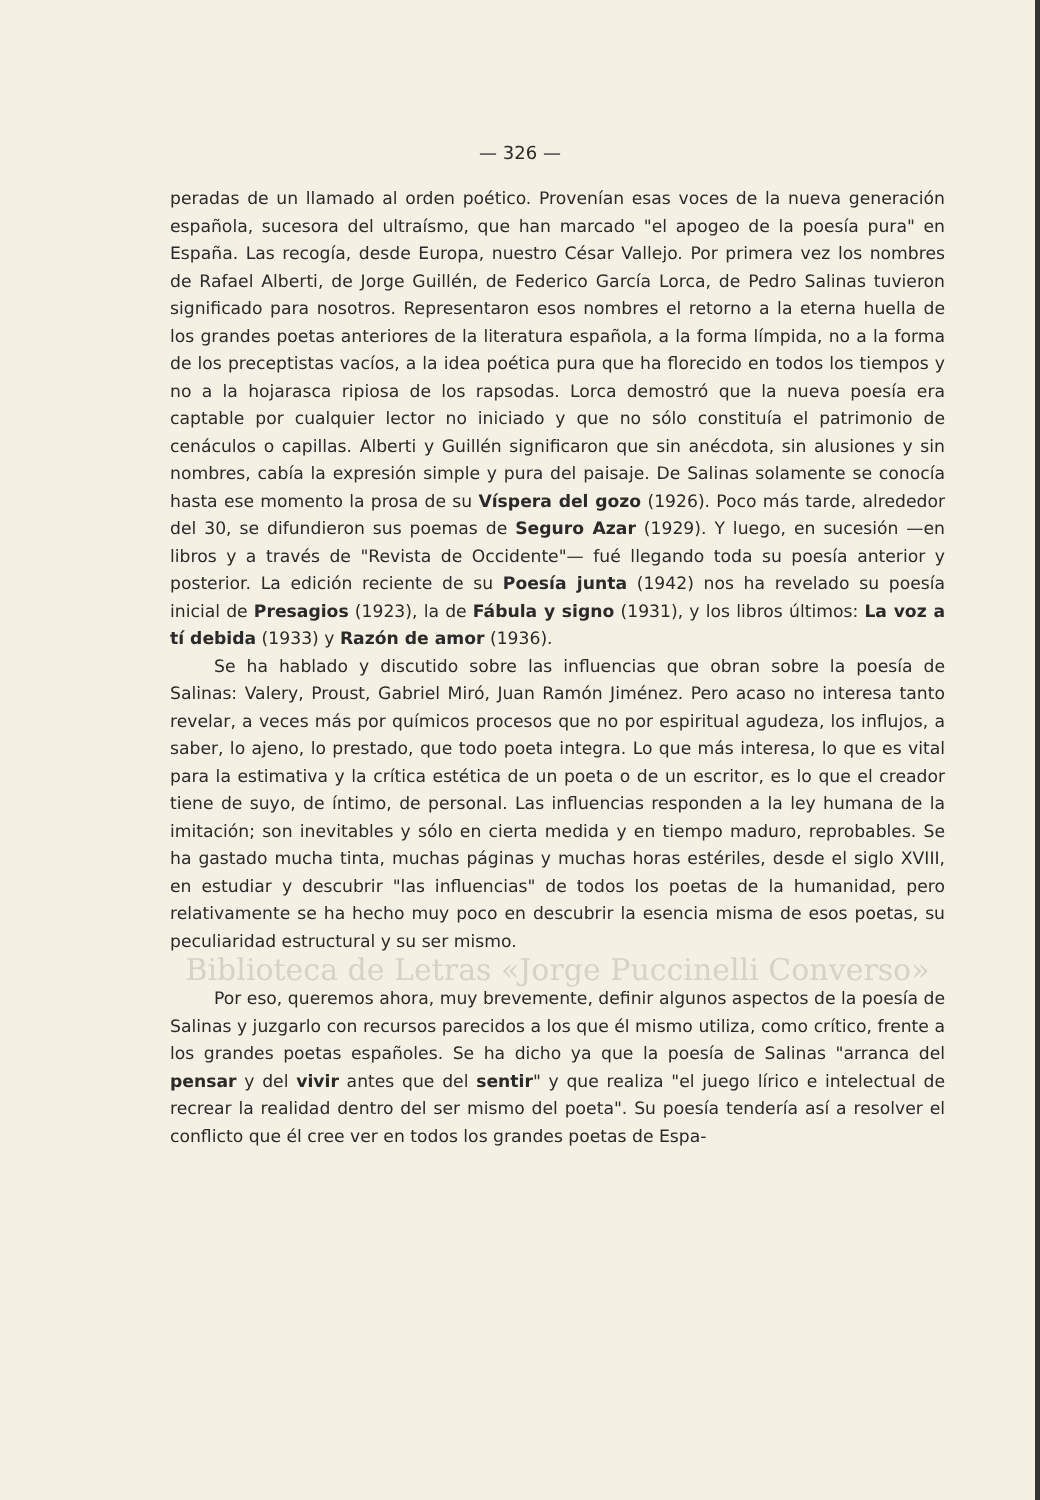— 326 —
peradas de un llamado al orden poético. Provenían esas voces de la nueva generación española, sucesora del ultraísmo, que han marcado "el apogeo de la poesía pura" en España. Las recogía, desde Europa, nuestro César Vallejo. Por primera vez los nombres de Rafael Alberti, de Jorge Guillén, de Federico García Lorca, de Pedro Salinas tuvieron significado para nosotros. Representaron esos nombres el retorno a la eterna huella de los grandes poetas anteriores de la literatura española, a la forma límpida, no a la forma de los preceptistas vacíos, a la idea poética pura que ha florecido en todos los tiempos y no a la hojarasca ripiosa de los rapsodas. Lorca demostró que la nueva poesía era captable por cualquier lector no iniciado y que no sólo constituía el patrimonio de cenáculos o capillas. Alberti y Guillén significaron que sin anécdota, sin alusiones y sin nombres, cabía la expresión simple y pura del paisaje. De Salinas solamente se conocía hasta ese momento la prosa de su Víspera del gozo (1926). Poco más tarde, alrededor del 30, se difundieron sus poemas de Seguro Azar (1929). Y luego, en sucesión —en libros y a través de "Revista de Occidente"— fué llegando toda su poesía anterior y posterior. La edición reciente de su Poesía junta (1942) nos ha revelado su poesía inicial de Presagios (1923), la de Fábula y signo (1931), y los libros últimos: La voz a tí debida (1933) y Razón de amor (1936).
Se ha hablado y discutido sobre las influencias que obran sobre la poesía de Salinas: Valery, Proust, Gabriel Miró, Juan Ramón Jiménez. Pero acaso no interesa tanto revelar, a veces más por químicos procesos que no por espiritual agudeza, los influjos, a saber, lo ajeno, lo prestado, que todo poeta integra. Lo que más interesa, lo que es vital para la estimativa y la crítica estética de un poeta o de un escritor, es lo que el creador tiene de suyo, de íntimo, de personal. Las influencias responden a la ley humana de la imitación; son inevitables y sólo en cierta medida y en tiempo maduro, reprobables. Se ha gastado mucha tinta, muchas páginas y muchas horas estériles, desde el siglo XVIII, en estudiar y descubrir "las influencias" de todos los poetas de la humanidad, pero relativamente se ha hecho muy poco en descubrir la esencia misma de esos poetas, su peculiaridad estructural y su ser mismo.
Biblioteca de Letras «Jorge Puccinelli Converso»
Por eso, queremos ahora, muy brevemente, definir algunos aspectos de la poesía de Salinas y juzgarlo con recursos parecidos a los que él mismo utiliza, como crítico, frente a los grandes poetas españoles. Se ha dicho ya que la poesía de Salinas "arranca del pensar y del vivir antes que del sentir" y que realiza "el juego lírico e intelectual de recrear la realidad dentro del ser mismo del poeta". Su poesía tendería así a resolver el conflicto que él cree ver en todos los grandes poetas de Espa-